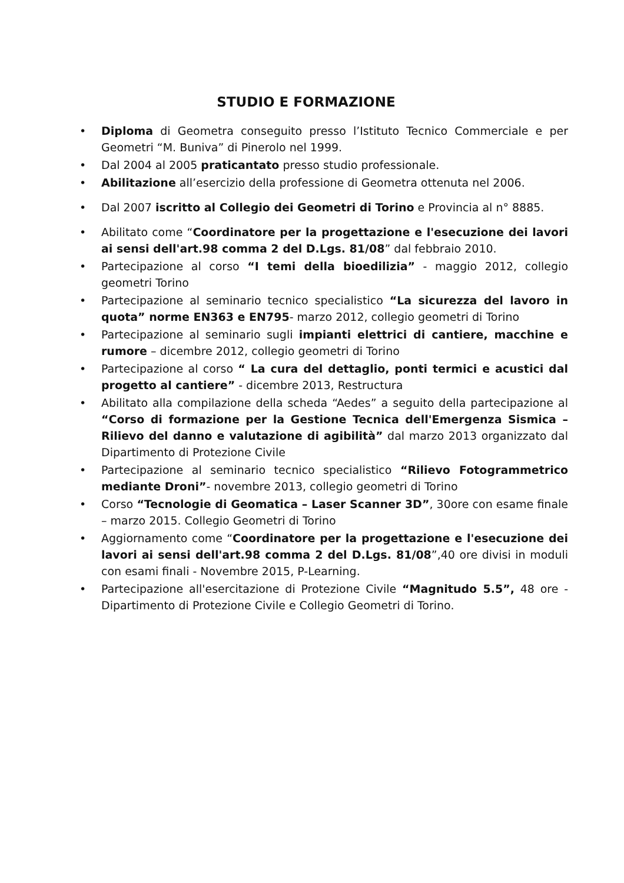STUDIO E FORMAZIONE
• Diploma di Geometra conseguito presso l’Istituto Tecnico Commerciale e per Geometri “M. Buniva” di Pinerolo nel 1999.
• Dal 2004 al 2005 praticantato presso studio professionale.
• Abilitazione all’esercizio della professione di Geometra ottenuta nel 2006.
• Dal 2007 iscritto al Collegio dei Geometri di Torino e Provincia al n° 8885.
• Abilitato come “Coordinatore per la progettazione e l'esecuzione dei lavori ai sensi dell'art.98 comma 2 del D.Lgs. 81/08” dal febbraio 2010.
• Partecipazione al corso “I temi della bioedilizia” - maggio 2012, collegio geometri Torino
• Partecipazione al seminario tecnico specialistico “La sicurezza del lavoro in quota” norme EN363 e EN795- marzo 2012, collegio geometri di Torino
• Partecipazione al seminario sugli impianti elettrici di cantiere, macchine e rumore – dicembre 2012, collegio geometri di Torino
• Partecipazione al corso “ La cura del dettaglio, ponti termici e acustici dal progetto al cantiere” - dicembre 2013, Restructura
• Abilitato alla compilazione della scheda “Aedes” a seguito della partecipazione al “Corso di formazione per la Gestione Tecnica dell'Emergenza Sismica – Rilievo del danno e valutazione di agibilità” dal marzo 2013 organizzato dal Dipartimento di Protezione Civile
• Partecipazione al seminario tecnico specialistico “Rilievo Fotogrammetrico mediante Droni”- novembre 2013, collegio geometri di Torino
• Corso “Tecnologie di Geomatica – Laser Scanner 3D”, 30ore con esame finale – marzo 2015. Collegio Geometri di Torino
• Aggiornamento come “Coordinatore per la progettazione e l'esecuzione dei lavori ai sensi dell'art.98 comma 2 del D.Lgs. 81/08”,40 ore divisi in moduli con esami finali - Novembre 2015, P-Learning.
• Partecipazione all'esercitazione di Protezione Civile “Magnitudo 5.5”, 48 ore - Dipartimento di Protezione Civile e Collegio Geometri di Torino.